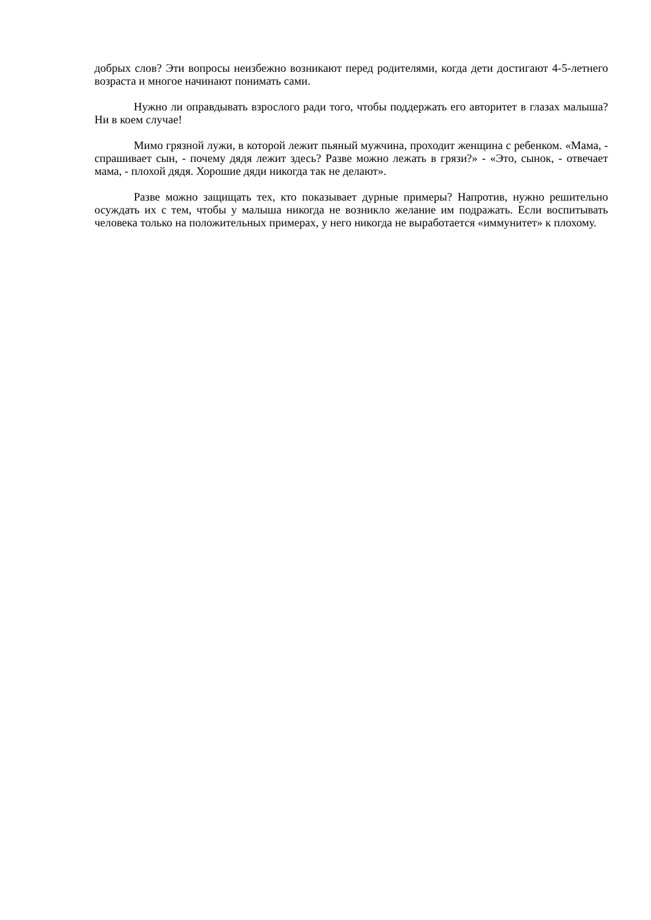добрых слов? Эти вопросы неизбежно возникают перед родителями, когда дети достигают 4-5-летнего возраста и многое начинают понимать сами.
Нужно ли оправдывать взрослого ради того, чтобы поддержать его авторитет в глазах малыша? Ни в коем случае!
Мимо грязной лужи, в которой лежит пьяный мужчина, проходит женщина с ребенком. «Мама, - спрашивает сын, - почему дядя лежит здесь? Разве можно лежать в грязи?» - «Это, сынок, - отвечает мама, - плохой дядя. Хорошие дяди никогда так не делают».
Разве можно защищать тех, кто показывает дурные примеры? Напротив, нужно решительно осуждать их с тем, чтобы у малыша никогда не возникло желание им подражать. Если воспитывать человека только на положительных примерах, у него никогда не выработается «иммунитет» к плохому.